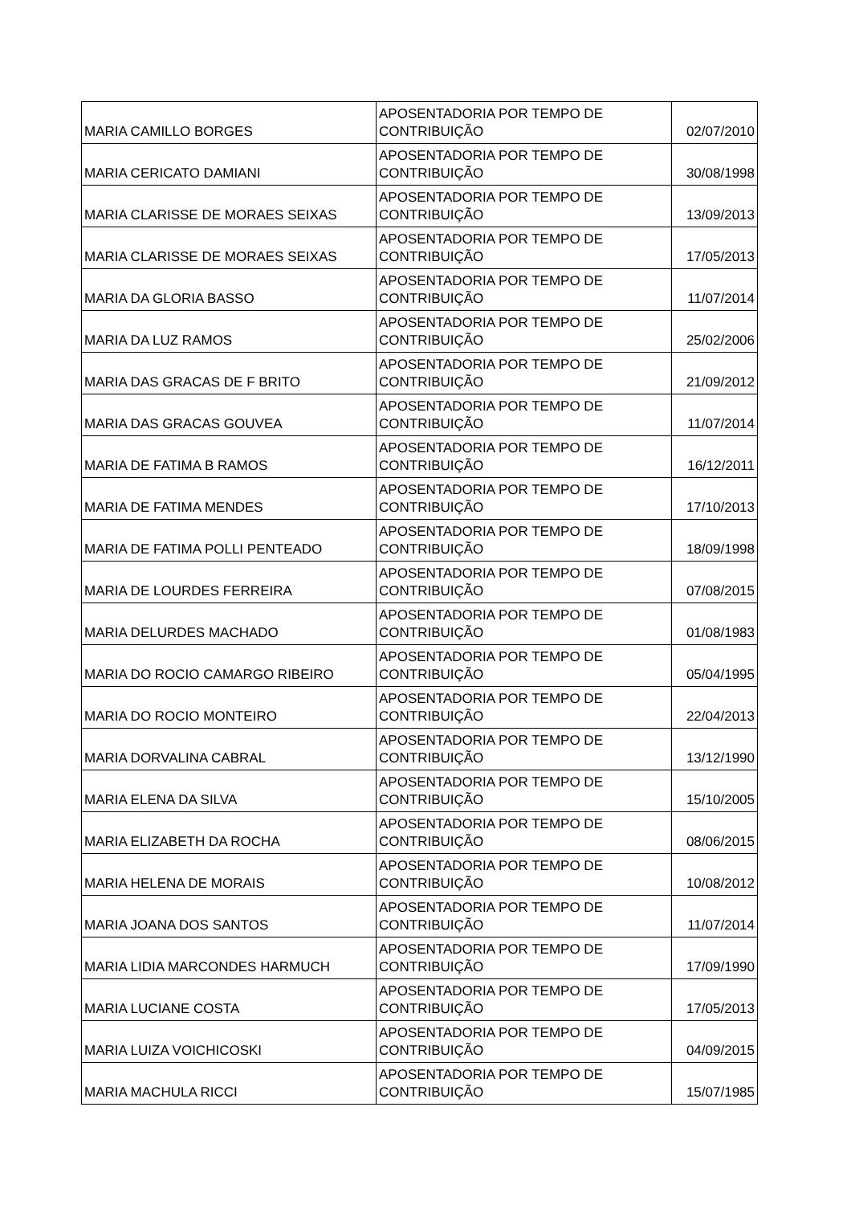| MARIA CAMILLO BORGES | APOSENTADORIA POR TEMPO DE CONTRIBUIÇÃO | 02/07/2010 |
| MARIA CERICATO DAMIANI | APOSENTADORIA POR TEMPO DE CONTRIBUIÇÃO | 30/08/1998 |
| MARIA CLARISSE DE MORAES SEIXAS | APOSENTADORIA POR TEMPO DE CONTRIBUIÇÃO | 13/09/2013 |
| MARIA CLARISSE DE MORAES SEIXAS | APOSENTADORIA POR TEMPO DE CONTRIBUIÇÃO | 17/05/2013 |
| MARIA DA GLORIA BASSO | APOSENTADORIA POR TEMPO DE CONTRIBUIÇÃO | 11/07/2014 |
| MARIA DA LUZ RAMOS | APOSENTADORIA POR TEMPO DE CONTRIBUIÇÃO | 25/02/2006 |
| MARIA DAS GRACAS DE F BRITO | APOSENTADORIA POR TEMPO DE CONTRIBUIÇÃO | 21/09/2012 |
| MARIA DAS GRACAS GOUVEA | APOSENTADORIA POR TEMPO DE CONTRIBUIÇÃO | 11/07/2014 |
| MARIA DE FATIMA B RAMOS | APOSENTADORIA POR TEMPO DE CONTRIBUIÇÃO | 16/12/2011 |
| MARIA DE FATIMA MENDES | APOSENTADORIA POR TEMPO DE CONTRIBUIÇÃO | 17/10/2013 |
| MARIA DE FATIMA POLLI PENTEADO | APOSENTADORIA POR TEMPO DE CONTRIBUIÇÃO | 18/09/1998 |
| MARIA DE LOURDES FERREIRA | APOSENTADORIA POR TEMPO DE CONTRIBUIÇÃO | 07/08/2015 |
| MARIA DELURDES MACHADO | APOSENTADORIA POR TEMPO DE CONTRIBUIÇÃO | 01/08/1983 |
| MARIA DO ROCIO CAMARGO RIBEIRO | APOSENTADORIA POR TEMPO DE CONTRIBUIÇÃO | 05/04/1995 |
| MARIA DO ROCIO MONTEIRO | APOSENTADORIA POR TEMPO DE CONTRIBUIÇÃO | 22/04/2013 |
| MARIA DORVALINA CABRAL | APOSENTADORIA POR TEMPO DE CONTRIBUIÇÃO | 13/12/1990 |
| MARIA ELENA DA SILVA | APOSENTADORIA POR TEMPO DE CONTRIBUIÇÃO | 15/10/2005 |
| MARIA ELIZABETH DA ROCHA | APOSENTADORIA POR TEMPO DE CONTRIBUIÇÃO | 08/06/2015 |
| MARIA HELENA DE MORAIS | APOSENTADORIA POR TEMPO DE CONTRIBUIÇÃO | 10/08/2012 |
| MARIA JOANA DOS SANTOS | APOSENTADORIA POR TEMPO DE CONTRIBUIÇÃO | 11/07/2014 |
| MARIA LIDIA MARCONDES HARMUCH | APOSENTADORIA POR TEMPO DE CONTRIBUIÇÃO | 17/09/1990 |
| MARIA LUCIANE COSTA | APOSENTADORIA POR TEMPO DE CONTRIBUIÇÃO | 17/05/2013 |
| MARIA LUIZA VOICHICOSKI | APOSENTADORIA POR TEMPO DE CONTRIBUIÇÃO | 04/09/2015 |
| MARIA MACHULA RICCI | APOSENTADORIA POR TEMPO DE CONTRIBUIÇÃO | 15/07/1985 |